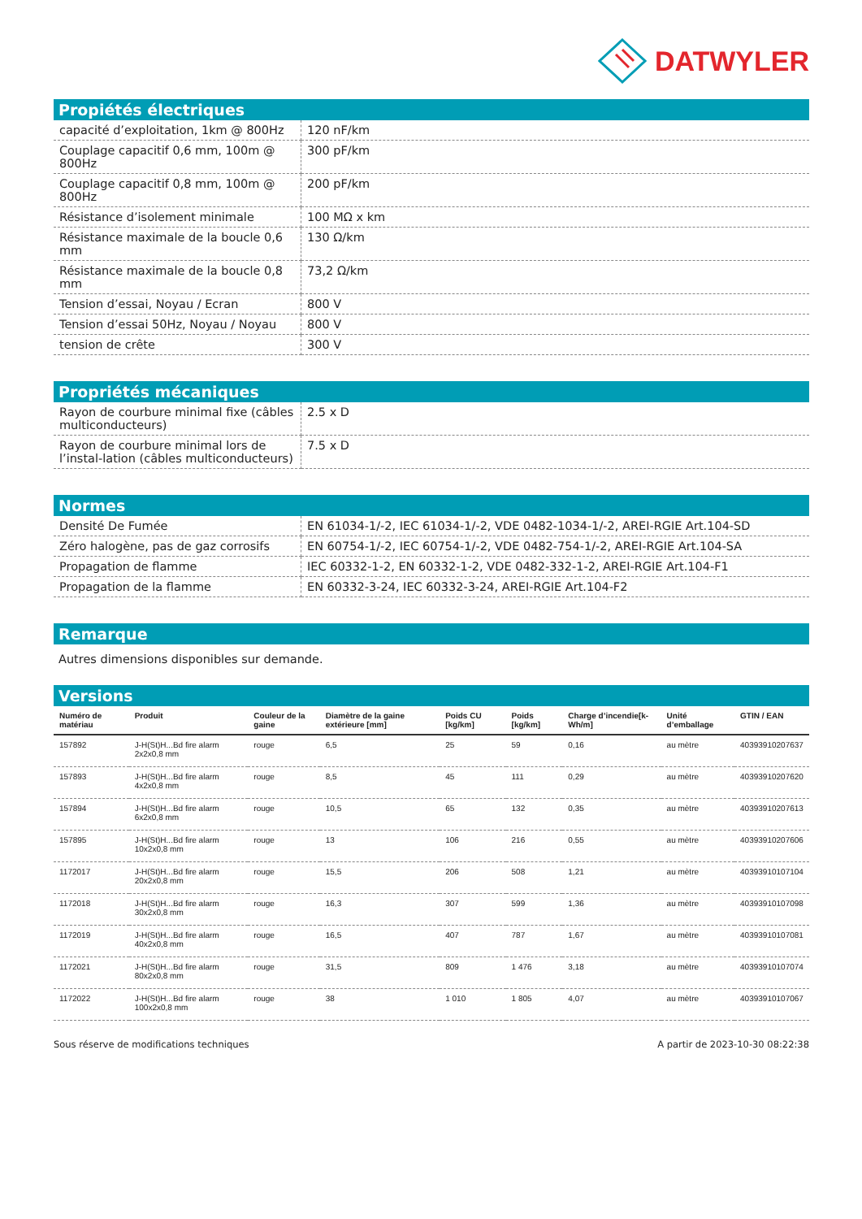DATWYLER
Propiétés électriques
| capacité d’exploitation, 1km @ 800Hz | 120 nF/km |
| Couplage capacitif 0,6 mm, 100m @ 800Hz | 300 pF/km |
| Couplage capacitif 0,8 mm, 100m @ 800Hz | 200 pF/km |
| Résistance d’isolement minimale | 100 MΩ x km |
| Résistance maximale de la boucle 0,6 mm | 130 Ω/km |
| Résistance maximale de la boucle 0,8 mm | 73,2 Ω/km |
| Tension d’essai, Noyau / Ecran | 800 V |
| Tension d’essai 50Hz, Noyau / Noyau | 800 V |
| tension de crête | 300 V |
Propriétés mécaniques
| Rayon de courbure minimal fixe (câbles multiconducteurs) | 2.5 x D |
| Rayon de courbure minimal lors de l’instal-lation (câbles multiconducteurs) | 7.5 x D |
Normes
| Densité De Fumée | EN 61034-1/-2, IEC 61034-1/-2, VDE 0482-1034-1/-2, AREI-RGIE Art.104-SD |
| Zéro halogène, pas de gaz corrosifs | EN 60754-1/-2, IEC 60754-1/-2, VDE 0482-754-1/-2, AREI-RGIE Art.104-SA |
| Propagation de flamme | IEC 60332-1-2, EN 60332-1-2, VDE 0482-332-1-2, AREI-RGIE Art.104-F1 |
| Propagation de la flamme | EN 60332-3-24, IEC 60332-3-24, AREI-RGIE Art.104-F2 |
Remarque
Autres dimensions disponibles sur demande.
Versions
| Numéro de matériau | Produit | Couleur de la gaine | Diamètre de la gaine extérieure [mm] | Poids CU [kg/km] | Poids [kg/km] | Charge d’incendie[k-Wh/m] | Unité d’emballage | GTIN / EAN |
| --- | --- | --- | --- | --- | --- | --- | --- | --- |
| 157892 | J-H(St)H...Bd fire alarm 2x2x0,8 mm | rouge | 6,5 | 25 | 59 | 0,16 | au mètre | 40393910207637 |
| 157893 | J-H(St)H...Bd fire alarm 4x2x0,8 mm | rouge | 8,5 | 45 | 111 | 0,29 | au mètre | 40393910207620 |
| 157894 | J-H(St)H...Bd fire alarm 6x2x0,8 mm | rouge | 10,5 | 65 | 132 | 0,35 | au mètre | 40393910207613 |
| 157895 | J-H(St)H...Bd fire alarm 10x2x0,8 mm | rouge | 13 | 106 | 216 | 0,55 | au mètre | 40393910207606 |
| 1172017 | J-H(St)H...Bd fire alarm 20x2x0,8 mm | rouge | 15,5 | 206 | 508 | 1,21 | au mètre | 40393910107104 |
| 1172018 | J-H(St)H...Bd fire alarm 30x2x0,8 mm | rouge | 16,3 | 307 | 599 | 1,36 | au mètre | 40393910107098 |
| 1172019 | J-H(St)H...Bd fire alarm 40x2x0,8 mm | rouge | 16,5 | 407 | 787 | 1,67 | au mètre | 40393910107081 |
| 1172021 | J-H(St)H...Bd fire alarm 80x2x0,8 mm | rouge | 31,5 | 809 | 1 476 | 3,18 | au mètre | 40393910107074 |
| 1172022 | J-H(St)H...Bd fire alarm 100x2x0,8 mm | rouge | 38 | 1 010 | 1 805 | 4,07 | au mètre | 40393910107067 |
Sous réserve de modifications techniques A partir de 2023-10-30 08:22:38